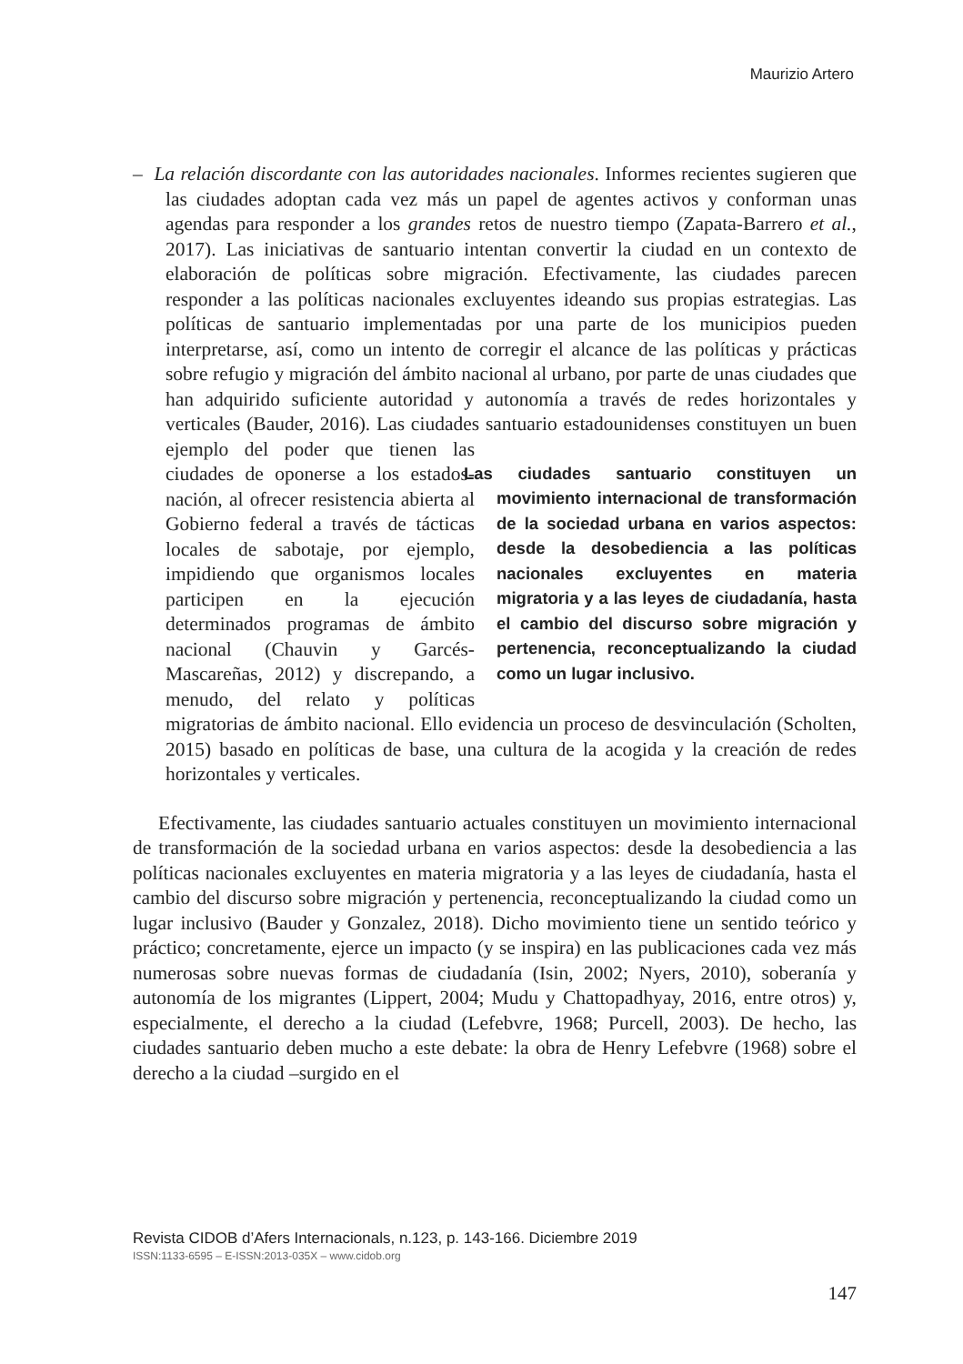Maurizio Artero
– La relación discordante con las autoridades nacionales. Informes recientes sugieren que las ciudades adoptan cada vez más un papel de agentes activos y conforman unas agendas para responder a los grandes retos de nuestro tiempo (Zapata-Barrero et al., 2017). Las iniciativas de santuario intentan convertir la ciudad en un contexto de elaboración de políticas sobre migración. Efectivamente, las ciudades parecen responder a las políticas nacionales excluyentes ideando sus propias estrategias. Las políticas de santuario implementadas por una parte de los municipios pueden interpretarse, así, como un intento de corregir el alcance de las políticas y prácticas sobre refugio y migración del ámbito nacional al urbano, por parte de unas ciudades que han adquirido suficiente autoridad y autonomía a través de redes horizontales y verticales (Bauder, 2016). Las ciudades santuario estadounidenses
Las ciudades santuario constituyen un movimiento internacional de transformación de la sociedad urbana en varios aspectos: desde la desobediencia a las políticas nacionales excluyentes en materia migratoria y a las leyes de ciudadanía, hasta el cambio del discurso sobre migración y pertenencia, reconceptualizando la ciudad como un lugar inclusivo.
constituyen un buen ejemplo del poder que tienen las ciudades de oponerse a los estados-nación, al ofrecer resistencia abierta al Gobierno federal a través de tácticas locales de sabotaje, por ejemplo, impidiendo que organismos locales participen en la ejecución determinados programas de ámbito nacional (Chauvin y Garcés-Mascareñas, 2012) y discrepando, a menudo, del relato y políticas migratorias de ámbito nacional. Ello evidencia un proceso de desvinculación (Scholten, 2015) basado en políticas de base, una cultura de la acogida y la creación de redes horizontales y verticales.
Efectivamente, las ciudades santuario actuales constituyen un movimiento internacional de transformación de la sociedad urbana en varios aspectos: desde la desobediencia a las políticas nacionales excluyentes en materia migratoria y a las leyes de ciudadanía, hasta el cambio del discurso sobre migración y pertenencia, reconceptualizando la ciudad como un lugar inclusivo (Bauder y Gonzalez, 2018). Dicho movimiento tiene un sentido teórico y práctico; concretamente, ejerce un impacto (y se inspira) en las publicaciones cada vez más numerosas sobre nuevas formas de ciudadanía (Isin, 2002; Nyers, 2010), soberanía y autonomía de los migrantes (Lippert, 2004; Mudu y Chattopadhyay, 2016, entre otros) y, especialmente, el derecho a la ciudad (Lefebvre, 1968; Purcell, 2003). De hecho, las ciudades santuario deben mucho a este debate: la obra de Henry Lefebvre (1968) sobre el derecho a la ciudad –surgido en el
Revista CIDOB d’Afers Internacionals, n.123, p. 143-166. Diciembre 2019
ISSN:1133-6595 – E-ISSN:2013-035X – www.cidob.org
147